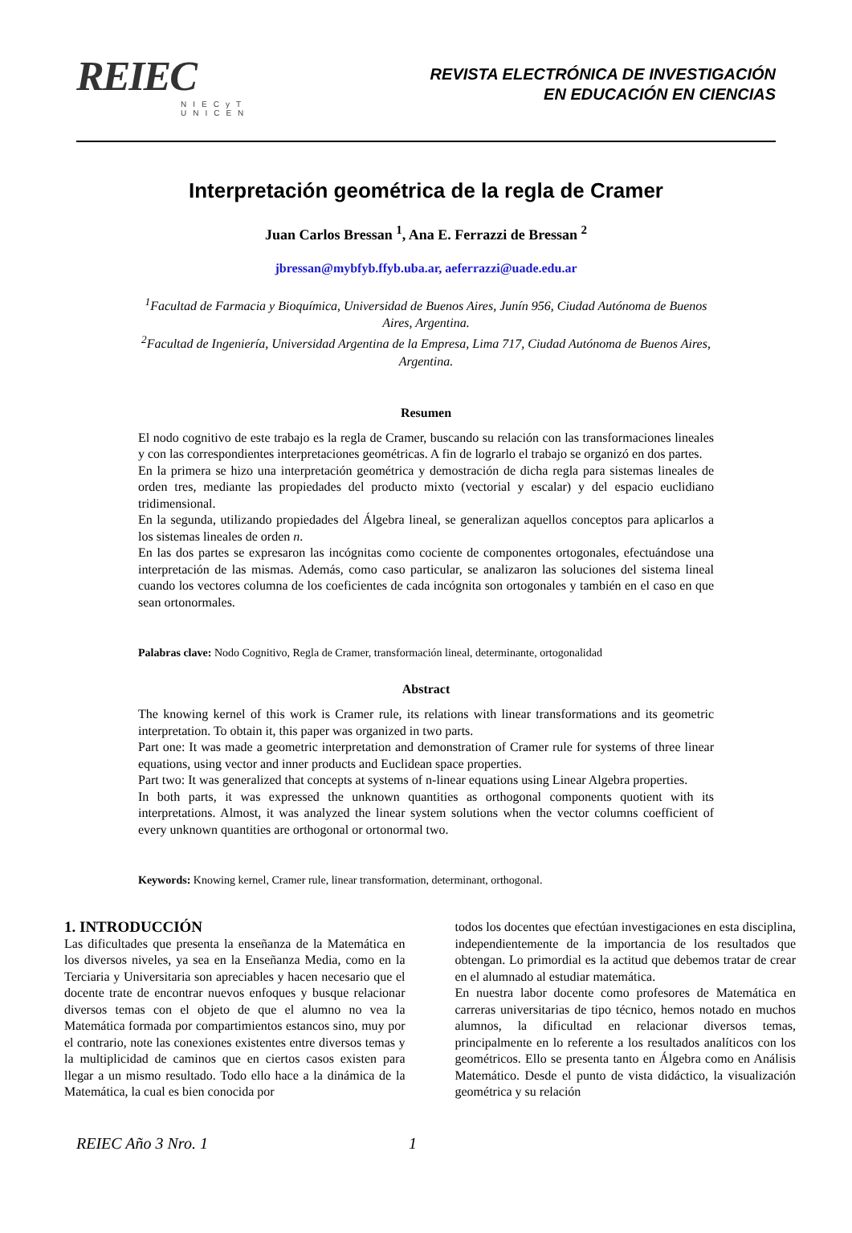REIEC
NIECyT
UNICEN
REVISTA ELECTRÓNICA DE INVESTIGACIÓN
EN EDUCACIÓN EN CIENCIAS
Interpretación geométrica de la regla de Cramer
Juan Carlos Bressan <sup>1</sup>, Ana E. Ferrazzi de Bressan <sup>2</sup>
jbressan@mybfyb.ffyb.uba.ar, aeferrazzi@uade.edu.ar
<sup>1</sup> Facultad de Farmacia y Bioquímica, Universidad de Buenos Aires, Junín 956, Ciudad Autónoma de Buenos Aires, Argentina.
<sup>2</sup> Facultad de Ingeniería, Universidad Argentina de la Empresa, Lima 717, Ciudad Autónoma de Buenos Aires, Argentina.
Resumen
El nodo cognitivo de este trabajo es la regla de Cramer, buscando su relación con las transformaciones lineales y con las correspondientes interpretaciones geométricas. A fin de lograrlo el trabajo se organizó en dos partes.
En la primera se hizo una interpretación geométrica y demostración de dicha regla para sistemas lineales de orden tres, mediante las propiedades del producto mixto (vectorial y escalar) y del espacio euclidiano tridimensional.
En la segunda, utilizando propiedades del Álgebra lineal, se generalizan aquellos conceptos para aplicarlos a los sistemas lineales de orden n.
En las dos partes se expresaron las incógnitas como cociente de componentes ortogonales, efectuándose una interpretación de las mismas. Además, como caso particular, se analizaron las soluciones del sistema lineal cuando los vectores columna de los coeficientes de cada incógnita son ortogonales y también en el caso en que sean ortonormales.
Palabras clave: Nodo Cognitivo, Regla de Cramer, transformación lineal, determinante, ortogonalidad
Abstract
The knowing kernel of this work is Cramer rule, its relations with linear transformations and its geometric interpretation. To obtain it, this paper was organized in two parts.
Part one: It was made a geometric interpretation and demonstration of Cramer rule for systems of three linear equations, using vector and inner products and Euclidean space properties.
Part two: It was generalized that concepts at systems of n-linear equations using Linear Algebra properties.
In both parts, it was expressed the unknown quantities as orthogonal components quotient with its interpretations. Almost, it was analyzed the linear system solutions when the vector columns coefficient of every unknown quantities are orthogonal or ortonormal two.
Keywords: Knowing kernel, Cramer rule, linear transformation, determinant, orthogonal.
1. INTRODUCCIÓN
Las dificultades que presenta la enseñanza de la Matemática en los diversos niveles, ya sea en la Enseñanza Media, como en la Terciaria y Universitaria son apreciables y hacen necesario que el docente trate de encontrar nuevos enfoques y busque relacionar diversos temas con el objeto de que el alumno no vea la Matemática formada por compartimientos estancos sino, muy por el contrario, note las conexiones existentes entre diversos temas y la multiplicidad de caminos que en ciertos casos existen para llegar a un mismo resultado. Todo ello hace a la dinámica de la Matemática, la cual es bien conocida por
todos los docentes que efectúan investigaciones en esta disciplina, independientemente de la importancia de los resultados que obtengan. Lo primordial es la actitud que debemos tratar de crear en el alumnado al estudiar matemática.
En nuestra labor docente como profesores de Matemática en carreras universitarias de tipo técnico, hemos notado en muchos alumnos, la dificultad en relacionar diversos temas, principalmente en lo referente a los resultados analíticos con los geométricos. Ello se presenta tanto en Álgebra como en Análisis Matemático. Desde el punto de vista didáctico, la visualización geométrica y su relación
REIEC Año 3 Nro. 1 1